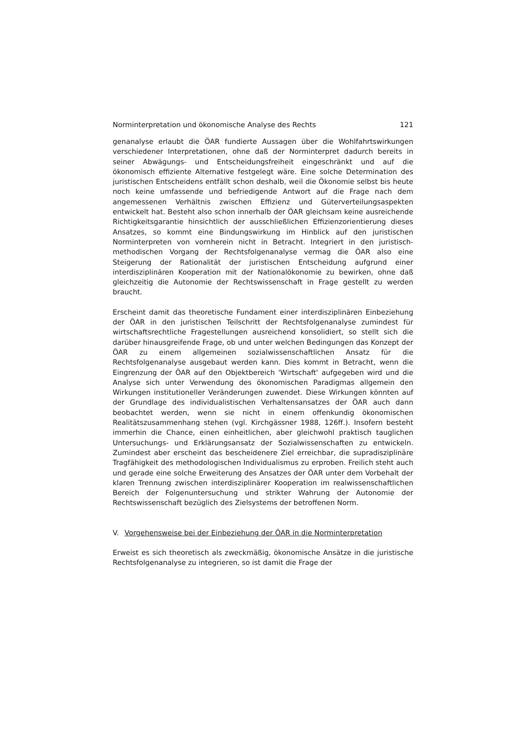Norminterpretation und ökonomische Analyse des Rechts 121
genanalyse erlaubt die ÖAR fundierte Aussagen über die Wohlfahrtswirkungen verschiedener Interpretationen, ohne daß der Norminterpret dadurch bereits in seiner Abwägungs- und Entscheidungsfreiheit eingeschränkt und auf die ökonomisch effiziente Alternative festgelegt wäre. Eine solche Determination des juristischen Entscheidens entfällt schon deshalb, weil die Ökonomie selbst bis heute noch keine umfassende und befriedigende Antwort auf die Frage nach dem angemessenen Verhältnis zwischen Effizienz und Güterverteilungsaspekten entwickelt hat. Besteht also schon innerhalb der ÖAR gleichsam keine ausreichende Richtigkeitsgarantie hinsichtlich der ausschließlichen Effizienzorientierung dieses Ansatzes, so kommt eine Bindungswirkung im Hinblick auf den juristischen Norminterpreten von vornherein nicht in Betracht. Integriert in den juristisch-methodischen Vorgang der Rechtsfolgenanalyse vermag die ÖAR also eine Steigerung der Rationalität der juristischen Entscheidung aufgrund einer interdisziplinären Kooperation mit der Nationalökonomie zu bewirken, ohne daß gleichzeitig die Autonomie der Rechtswissenschaft in Frage gestellt zu werden braucht.
Erscheint damit das theoretische Fundament einer interdisziplinären Einbeziehung der ÖAR in den juristischen Teilschritt der Rechtsfolgenanalyse zumindest für wirtschaftsrechtliche Fragestellungen ausreichend konsolidiert, so stellt sich die darüber hinausgreifende Frage, ob und unter welchen Bedingungen das Konzept der ÖAR zu einem allgemeinen sozialwissenschaftlichen Ansatz für die Rechtsfolgenanalyse ausgebaut werden kann. Dies kommt in Betracht, wenn die Eingrenzung der ÖAR auf den Objektbereich 'Wirtschaft' aufgegeben wird und die Analyse sich unter Verwendung des ökonomischen Paradigmas allgemein den Wirkungen institutioneller Veränderungen zuwendet. Diese Wirkungen könnten auf der Grundlage des individualistischen Verhaltensansatzes der ÖAR auch dann beobachtet werden, wenn sie nicht in einem offenkundig ökonomischen Realitätszusammenhang stehen (vgl. Kirchgässner 1988, 126ff.). Insofern besteht immerhin die Chance, einen einheitlichen, aber gleichwohl praktisch tauglichen Untersuchungs- und Erklärungsansatz der Sozialwissenschaften zu entwickeln. Zumindest aber erscheint das bescheidenere Ziel erreichbar, die supradisziplinäre Tragfähigkeit des methodologischen Individualismus zu erproben. Freilich steht auch und gerade eine solche Erweiterung des Ansatzes der ÖAR unter dem Vorbehalt der klaren Trennung zwischen interdisziplinärer Kooperation im realwissenschaftlichen Bereich der Folgenuntersuchung und strikter Wahrung der Autonomie der Rechtswissenschaft bezüglich des Zielsystems der betroffenen Norm.
V. Vorgehensweise bei der Einbeziehung der ÖAR in die Norminterpretation
Erweist es sich theoretisch als zweckmäßig, ökonomische Ansätze in die juristische Rechtsfolgenanalyse zu integrieren, so ist damit die Frage der